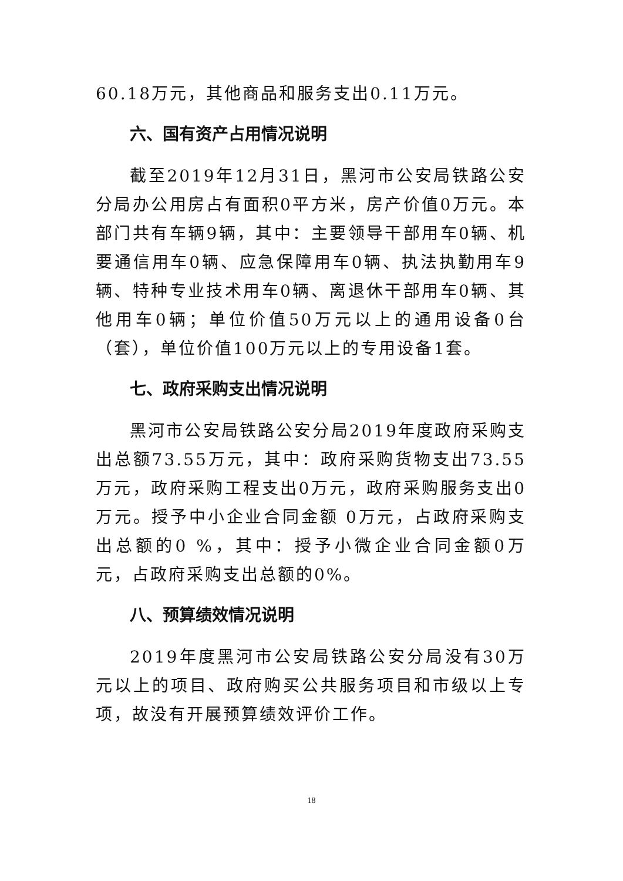60.18万元，其他商品和服务支出0.11万元。
六、国有资产占用情况说明
截至2019年12月31日，黑河市公安局铁路公安分局办公用房占有面积0平方米，房产价值0万元。本部门共有车辆9辆，其中：主要领导干部用车0辆、机要通信用车0辆、应急保障用车0辆、执法执勤用车9辆、特种专业技术用车0辆、离退休干部用车0辆、其他用车0辆；单位价值50万元以上的通用设备0台（套），单位价值100万元以上的专用设备1套。
七、政府采购支出情况说明
黑河市公安局铁路公安分局2019年度政府采购支出总额73.55万元，其中：政府采购货物支出73.55万元，政府采购工程支出0万元，政府采购服务支出0万元。授予中小企业合同金额 0万元，占政府采购支出总额的0 %，其中：授予小微企业合同金额0万元，占政府采购支出总额的0%。
八、预算绩效情况说明
2019年度黑河市公安局铁路公安分局没有30万元以上的项目、政府购买公共服务项目和市级以上专项，故没有开展预算绩效评价工作。
18